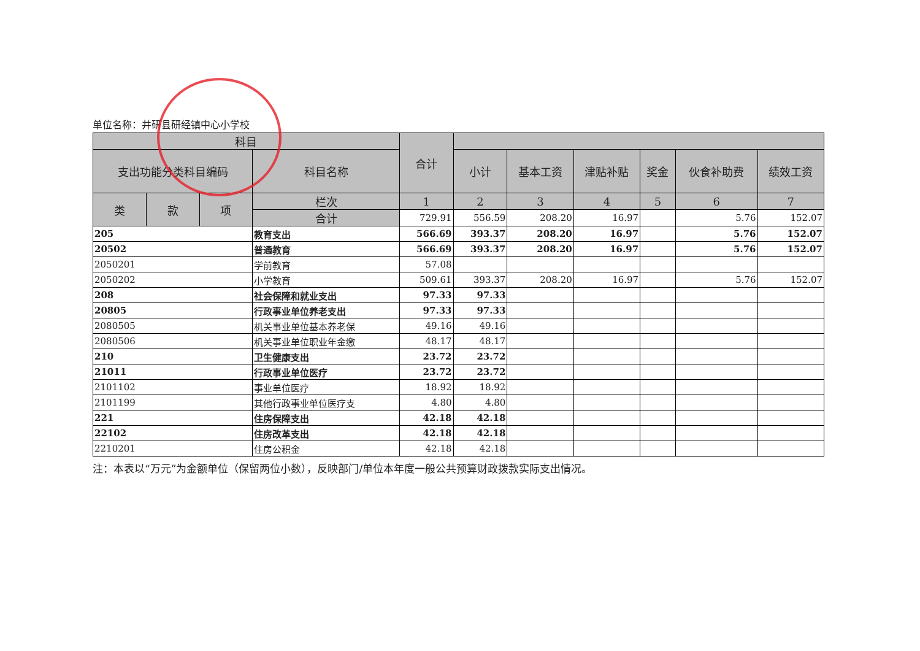单位名称：井研县研经镇中心小学校
| 科目 | | | | 合计 | | | | | | |
| --- | --- | --- | --- | --- | --- | --- | --- | --- | --- | --- |
| 支出功能分类科目编码 | | | 科目名称 | | 小计 | 基本工资 | 津贴补贴 | 奖金 | 伙食补助费 | 绩效工资 |
| 类 | 款 | 项 | 栏次 | 1 | 2 | 3 | 4 | 5 | 6 | 7 |
| | | | 合计 | 729.91 | 556.59 | 208.20 | 16.97 | | 5.76 | 152.07 |
| 205 | | | 教育支出 | 566.69 | 393.37 | 208.20 | 16.97 | | 5.76 | 152.07 |
| 20502 | | | 普通教育 | 566.69 | 393.37 | 208.20 | 16.97 | | 5.76 | 152.07 |
| 2050201 | | | 学前教育 | 57.08 | | | | | | |
| 2050202 | | | 小学教育 | 509.61 | 393.37 | 208.20 | 16.97 | | 5.76 | 152.07 |
| 208 | | | 社会保障和就业支出 | 97.33 | 97.33 | | | | | |
| 20805 | | | 行政事业单位养老支出 | 97.33 | 97.33 | | | | | |
| 2080505 | | | 机关事业单位基本养老保 | 49.16 | 49.16 | | | | | |
| 2080506 | | | 机关事业单位职业年金缴 | 48.17 | 48.17 | | | | | |
| 210 | | | 卫生健康支出 | 23.72 | 23.72 | | | | | |
| 21011 | | | 行政事业单位医疗 | 23.72 | 23.72 | | | | | |
| 2101102 | | | 事业单位医疗 | 18.92 | 18.92 | | | | | |
| 2101199 | | | 其他行政事业单位医疗支 | 4.80 | 4.80 | | | | | |
| 221 | | | 住房保障支出 | 42.18 | 42.18 | | | | | |
| 22102 | | | 住房改革支出 | 42.18 | 42.18 | | | | | |
| 2210201 | | | 住房公积金 | 42.18 | 42.18 | | | | | |
注：本表以“万元”为金额单位（保留两位小数），反映部门/单位本年度一般公共预算财政拨款实际支出情况。